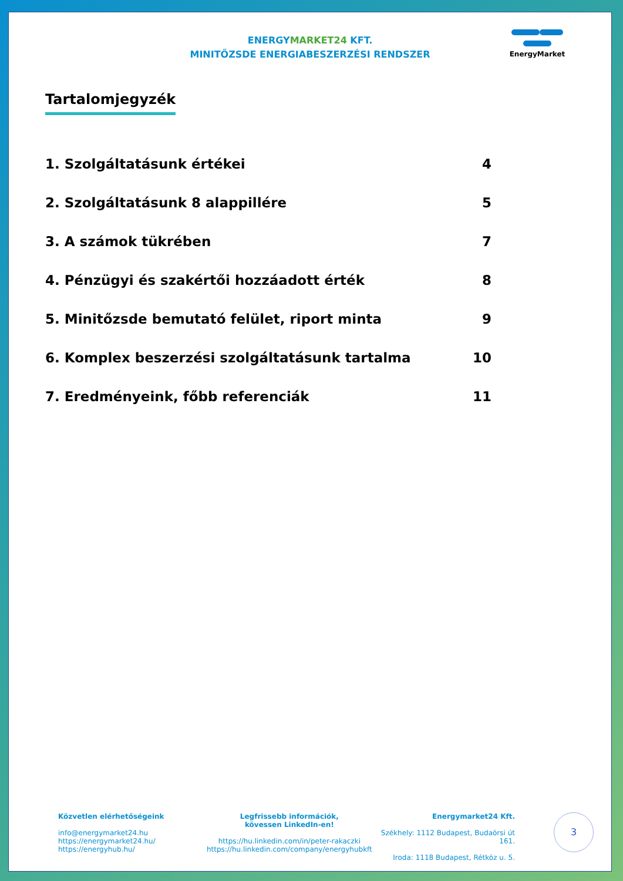ENERGYMARKET24 KFT.
MINITŐZSDE ENERGIABESZERZÉSI RENDSZER
EnergyMarket
Tartalomjegyzék
1. Szolgáltatásunk értékei 4
2. Szolgáltatásunk 8 alappillére 5
3. A számok tükrében 7
4. Pénzügyi és szakértői hozzáadott érték 8
5. Minitőzsde bemutató felület, riport minta 9
6. Komplex beszerzési szolgáltatásunk tartalma 10
7. Eredményeink, főbb referenciák 11
Közvetlen elérhetőségeink
info@energymarket24.hu
https://energymarket24.hu/
https://energyhub.hu/
Legfrissebb információk,
kövessen LinkedIn-en!
https://hu.linkedin.com/in/peter-rakaczki
https://hu.linkedin.com/company/energyhubkft
Energymarket24 Kft.
Székhely: 1112 Budapest, Budaörsi út 161.
Iroda: 1118 Budapest, Rétköz u. 5.
3